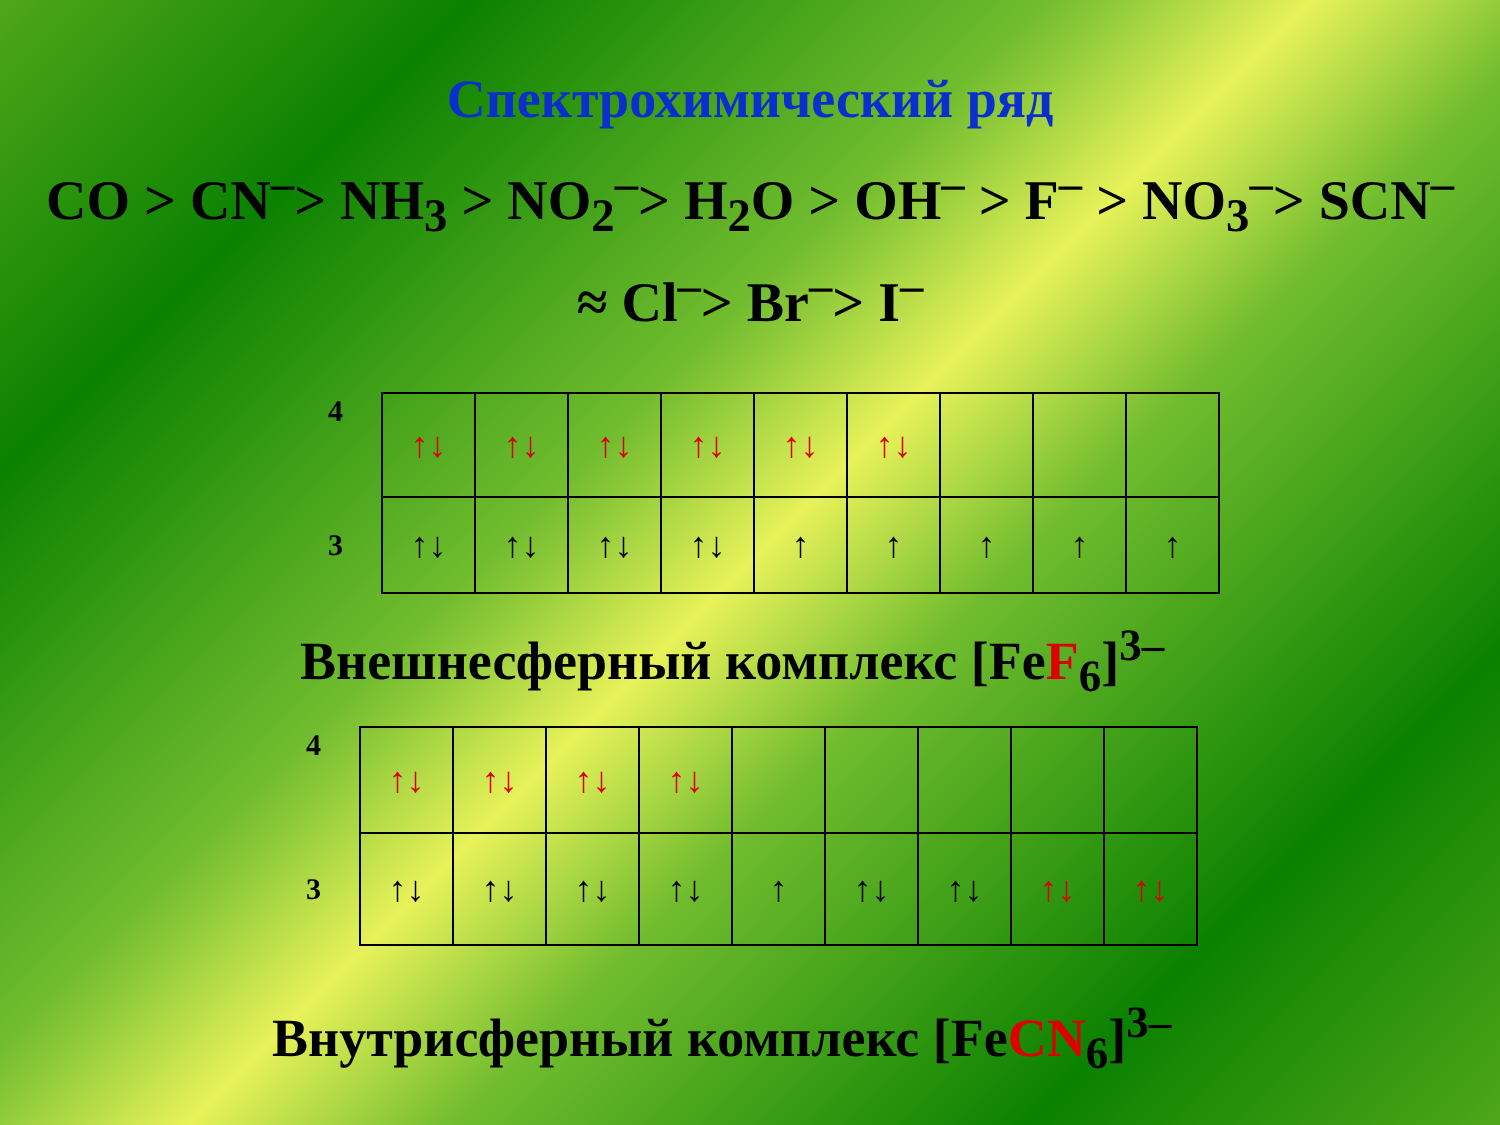Спектрохимический ряд
CO > CN<sup>–</sup>> NH<sub>3</sub> > NO<sub>2</sub><sup>–</sup>> H<sub>2</sub>O > OH<sup>–</sup> > F<sup>–</sup> > NO<sub>3</sub><sup>–</sup>> SCN<sup>–</sup>
≈ Cl<sup>–</sup>> Br<sup>–</sup>> I<sup>–</sup>
| 4 | ↑↓ | ↑↓ | ↑↓ | ↑↓ | ↑↓ | ↑↓ | | | |
| 3 | ↑↓ | ↑↓ | ↑↓ | ↑↓ | ↑ | ↑ | ↑ | ↑ | ↑ |
Внешнесферный комплекс [FeF<sub>6</sub>]<sup>3–</sup>
| 4 | ↑↓ | ↑↓ | ↑↓ | ↑↓ | | | | | |
| 3 | ↑↓ | ↑↓ | ↑↓ | ↑↓ | ↑ | ↑↓ | ↑↓ | ↑↓ | ↑↓ |
Внутрисферный комплекс [FeCN<sub>6</sub>]<sup>3–</sup>